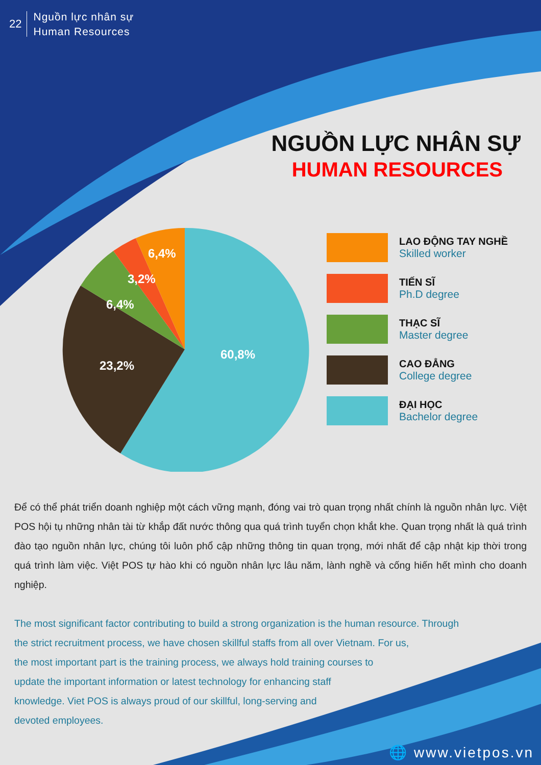22
Nguồn lực nhân sự
Human Resources
NGUỒN LỰC NHÂN SỰ
HUMAN RESOURCES
6,4%
3,2%
6,4%
23,2%
60,8%
LAO ĐỘNG TAY NGHỀ
Skilled worker
TIẾN SĨ
Ph.D degree
THẠC SĨ
Master degree
CAO ĐẲNG
College degree
ĐẠI HỌC
Bachelor degree
Để có thể phát triển doanh nghiệp một cách vững mạnh, đóng vai trò quan trọng nhất chính là nguồn nhân lực. Việt POS hội tụ những nhân tài từ khắp đất nước thông qua quá trình tuyển chọn khắt khe. Quan trọng nhất là quá trình đào tạo nguồn nhân lực, chúng tôi luôn phổ cập những thông tin quan trọng, mới nhất để cập nhật kịp thời trong quá trình làm việc. Việt POS tự hào khi có nguồn nhân lực lâu năm, lành nghề và cống hiến hết mình cho doanh nghiệp.
The most significant factor contributing to build a strong organization is the human resource. Through
the strict recruitment process, we have chosen skillful staffs from all over Vietnam. For us,
the most important part is the training process, we always hold training courses to
update the important information or latest technology for enhancing staff
knowledge. Viet POS is always proud of our skillful, long-serving and
devoted employees.
🌐 www.vietpos.vn